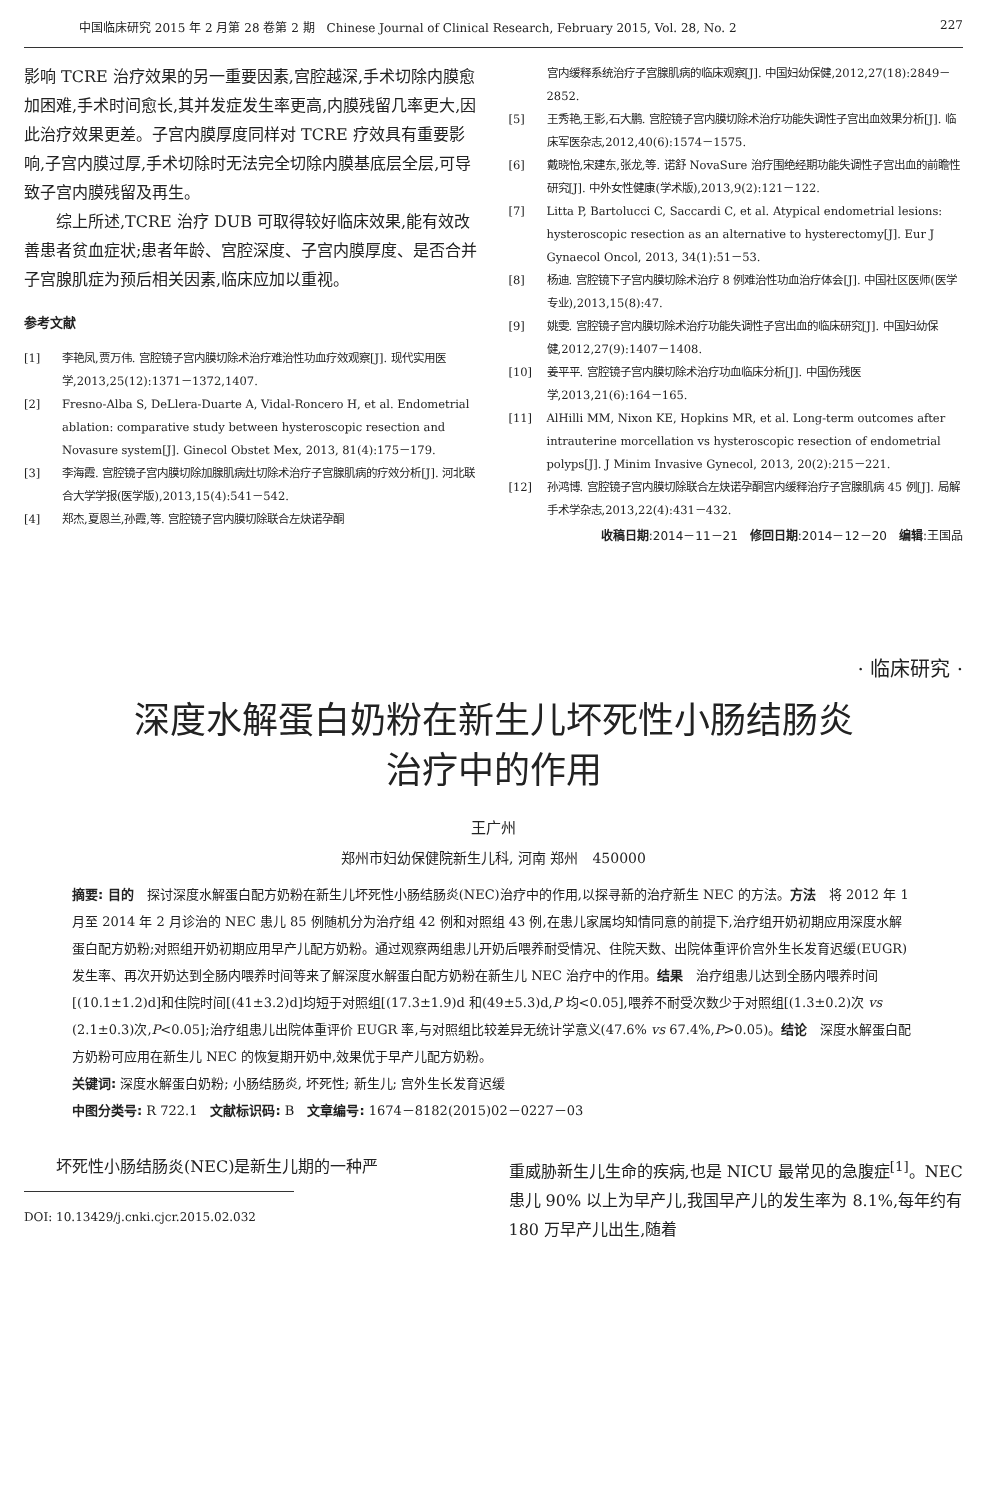中国临床研究 2015 年 2 月第 28 卷第 2 期　Chinese Journal of Clinical Research, February 2015, Vol. 28, No. 2 227
影响 TCRE 治疗效果的另一重要因素,宫腔越深,手术切除内膜愈加困难,手术时间愈长,其并发症发生率更高,内膜残留几率更大,因此治疗效果更差。子宫内膜厚度同样对 TCRE 疗效具有重要影响,子宫内膜过厚,手术切除时无法完全切除内膜基底层全层,可导致子宫内膜残留及再生。
综上所述,TCRE 治疗 DUB 可取得较好临床效果,能有效改善患者贫血症状;患者年龄、宫腔深度、子宫内膜厚度、是否合并子宫腺肌症为预后相关因素,临床应加以重视。
参考文献
[1] 李艳凤,贾万伟. 宫腔镜子宫内膜切除术治疗难治性功血疗效观察[J]. 现代实用医学,2013,25(12):1371－1372,1407.
[2] Fresno-Alba S, DeLlera-Duarte A, Vidal-Roncero H, et al. Endometrial ablation: comparative study between hysteroscopic resection and Novasure system[J]. Ginecol Obstet Mex, 2013, 81(4):175－179.
[3] 李海霞. 宫腔镜子宫内膜切除加腺肌病灶切除术治疗子宫腺肌病的疗效分析[J]. 河北联合大学学报(医学版),2013,15(4):541－542.
[4] 郑杰,夏恩兰,孙霞,等. 宫腔镜子宫内膜切除联合左炔诺孕酮
宫内缓释系统治疗子宫腺肌病的临床观察[J]. 中国妇幼保健,2012,27(18):2849－2852.
[5] 王秀艳,王影,石大鹏. 宫腔镜子宫内膜切除术治疗功能失调性子宫出血效果分析[J]. 临床军医杂志,2012,40(6):1574－1575.
[6] 戴晓怡,宋建东,张龙,等. 诺舒 NovaSure 治疗围绝经期功能失调性子宫出血的前瞻性研究[J]. 中外女性健康(学术版),2013,9(2):121－122.
[7] Litta P, Bartolucci C, Saccardi C, et al. Atypical endometrial lesions: hysteroscopic resection as an alternative to hysterectomy[J]. Eur J Gynaecol Oncol, 2013, 34(1):51－53.
[8] 杨迪. 宫腔镜下子宫内膜切除术治疗 8 例难治性功血治疗体会[J]. 中国社区医师(医学专业),2013,15(8):47.
[9] 姚雯. 宫腔镜子宫内膜切除术治疗功能失调性子宫出血的临床研究[J]. 中国妇幼保健,2012,27(9):1407－1408.
[10] 姜平平. 宫腔镜子宫内膜切除术治疗功血临床分析[J]. 中国伤残医学,2013,21(6):164－165.
[11] AlHilli MM, Nixon KE, Hopkins MR, et al. Long-term outcomes after intrauterine morcellation vs hysteroscopic resection of endometrial polyps[J]. J Minim Invasive Gynecol, 2013, 20(2):215－221.
[12] 孙鸿博. 宫腔镜子宫内膜切除联合左炔诺孕酮宫内缓释治疗子宫腺肌病 45 例[J]. 局解手术学杂志,2013,22(4):431－432.
收稿日期:2014－11－21　修回日期:2014－12－20　编辑:王国品
· 临床研究 ·
深度水解蛋白奶粉在新生儿坏死性小肠结肠炎
治疗中的作用
王广州
郑州市妇幼保健院新生儿科, 河南 郑州　450000
摘要: 目的　探讨深度水解蛋白配方奶粉在新生儿坏死性小肠结肠炎(NEC)治疗中的作用,以探寻新的治疗新生 NEC 的方法。方法　将 2012 年 1 月至 2014 年 2 月诊治的 NEC 患儿 85 例随机分为治疗组 42 例和对照组 43 例,在患儿家属均知情同意的前提下,治疗组开奶初期应用深度水解蛋白配方奶粉;对照组开奶初期应用早产儿配方奶粉。通过观察两组患儿开奶后喂养耐受情况、住院天数、出院体重评价宫外生长发育迟缓(EUGR)发生率、再次开奶达到全肠内喂养时间等来了解深度水解蛋白配方奶粉在新生儿 NEC 治疗中的作用。结果　治疗组患儿达到全肠内喂养时间[(10.1±1.2)d]和住院时间[(41±3.2)d]均短于对照组[(17.3±1.9)d 和(49±5.3)d,P 均<0.05],喂养不耐受次数少于对照组[(1.3±0.2)次 vs (2.1±0.3)次,P<0.05];治疗组患儿出院体重评价 EUGR 率,与对照组比较差异无统计学意义(47.6% vs 67.4%,P>0.05)。结论　深度水解蛋白配方奶粉可应用在新生儿 NEC 的恢复期开奶中,效果优于早产儿配方奶粉。
关键词: 深度水解蛋白奶粉; 小肠结肠炎, 坏死性; 新生儿; 宫外生长发育迟缓
中图分类号: R 722.1　文献标识码: B　文章编号: 1674－8182(2015)02－0227－03
坏死性小肠结肠炎(NEC)是新生儿期的一种严
DOI: 10.13429/j.cnki.cjcr.2015.02.032
重威胁新生儿生命的疾病,也是 NICU 最常见的急腹症<sup>[1]</sup>。NEC 患儿 90% 以上为早产儿,我国早产儿的发生率为 8.1%,每年约有 180 万早产儿出生,随着